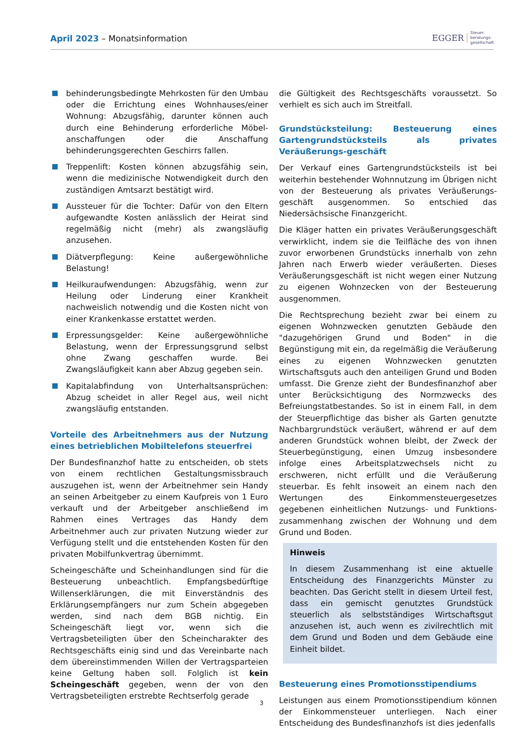April 2023 – Monatsinformation
EGGER Steuer-
beratungs-
gesellschaft
behinderungsbedingte Mehrkosten für den Umbau oder die Errichtung eines Wohnhauses/einer Wohnung: Abzugsfähig, darunter können auch durch eine Behinderung erforderliche Möbel-anschaffungen oder die Anschaffung behinderungsgerechten Geschirrs fallen.
Treppenlift: Kosten können abzugsfähig sein, wenn die medizinische Notwendigkeit durch den zuständigen Amtsarzt bestätigt wird.
Aussteuer für die Tochter: Dafür von den Eltern aufgewandte Kosten anlässlich der Heirat sind regelmäßig nicht (mehr) als zwangsläufig anzusehen.
Diätverpflegung: Keine außergewöhnliche Belastung!
Heilkuraufwendungen: Abzugsfähig, wenn zur Heilung oder Linderung einer Krankheit nachweislich notwendig und die Kosten nicht von einer Krankenkasse erstattet werden.
Erpressungsgelder: Keine außergewöhnliche Belastung, wenn der Erpressungsgrund selbst ohne Zwang geschaffen wurde. Bei Zwangsläufigkeit kann aber Abzug gegeben sein.
Kapitalabfindung von Unterhaltsansprüchen: Abzug scheidet in aller Regel aus, weil nicht zwangsläufig entstanden.
Vorteile des Arbeitnehmers aus der Nutzung eines betrieblichen Mobiltelefons steuerfrei
Der Bundesfinanzhof hatte zu entscheiden, ob stets von einem rechtlichen Gestaltungsmissbrauch auszugehen ist, wenn der Arbeitnehmer sein Handy an seinen Arbeitgeber zu einem Kaufpreis von 1 Euro verkauft und der Arbeitgeber anschließend im Rahmen eines Vertrages das Handy dem Arbeitnehmer auch zur privaten Nutzung wieder zur Verfügung stellt und die entstehenden Kosten für den privaten Mobilfunkvertrag übernimmt.
Scheingeschäfte und Scheinhandlungen sind für die Besteuerung unbeachtlich. Empfangsbedürftige Willenserklärungen, die mit Einverständnis des Erklärungsempfängers nur zum Schein abgegeben werden, sind nach dem BGB nichtig. Ein Scheingeschäft liegt vor, wenn sich die Vertragsbeteiligten über den Scheincharakter des Rechtsgeschäfts einig sind und das Vereinbarte nach dem übereinstimmenden Willen der Vertragsparteien keine Geltung haben soll. Folglich ist kein Scheingeschäft gegeben, wenn der von den Vertragsbeteiligten erstrebte Rechtserfolg gerade
die Gültigkeit des Rechtsgeschäfts voraussetzt. So verhielt es sich auch im Streitfall.
Grundstücksteilung: Besteuerung eines Gartengrundstücksteils als privates Veräußerungs-geschäft
Der Verkauf eines Gartengrundstücksteils ist bei weiterhin bestehender Wohnnutzung im Übrigen nicht von der Besteuerung als privates Veräußerungs-geschäft ausgenommen. So entschied das Niedersächsische Finanzgericht.
Die Kläger hatten ein privates Veräußerungsgeschäft verwirklicht, indem sie die Teilfläche des von ihnen zuvor erworbenen Grundstücks innerhalb von zehn Jahren nach Erwerb wieder veräußerten. Dieses Veräußerungsgeschäft ist nicht wegen einer Nutzung zu eigenen Wohnzecken von der Besteuerung ausgenommen.
Die Rechtsprechung bezieht zwar bei einem zu eigenen Wohnzwecken genutzten Gebäude den "dazugehörigen Grund und Boden" in die Begünstigung mit ein, da regelmäßig die Veräußerung eines zu eigenen Wohnzwecken genutzten Wirtschaftsguts auch den anteiligen Grund und Boden umfasst. Die Grenze zieht der Bundesfinanzhof aber unter Berücksichtigung des Normzwecks des Befreiungstatbestandes. So ist in einem Fall, in dem der Steuerpflichtige das bisher als Garten genutzte Nachbargrundstück veräußert, während er auf dem anderen Grundstück wohnen bleibt, der Zweck der Steuerbegünstigung, einen Umzug insbesondere infolge eines Arbeitsplatzwechsels nicht zu erschweren, nicht erfüllt und die Veräußerung steuerbar. Es fehlt insoweit an einem nach den Wertungen des Einkommensteuergesetzes gegebenen einheitlichen Nutzungs- und Funktions-zusammenhang zwischen der Wohnung und dem Grund und Boden.
Hinweis
In diesem Zusammenhang ist eine aktuelle Entscheidung des Finanzgerichts Münster zu beachten. Das Gericht stellt in diesem Urteil fest, dass ein gemischt genutztes Grundstück steuerlich als selbstständiges Wirtschaftsgut anzusehen ist, auch wenn es zivilrechtlich mit dem Grund und Boden und dem Gebäude eine Einheit bildet.
Besteuerung eines Promotionsstipendiums
Leistungen aus einem Promotionsstipendium können der Einkommensteuer unterliegen. Nach einer Entscheidung des Bundesfinanzhofs ist dies jedenfalls
3